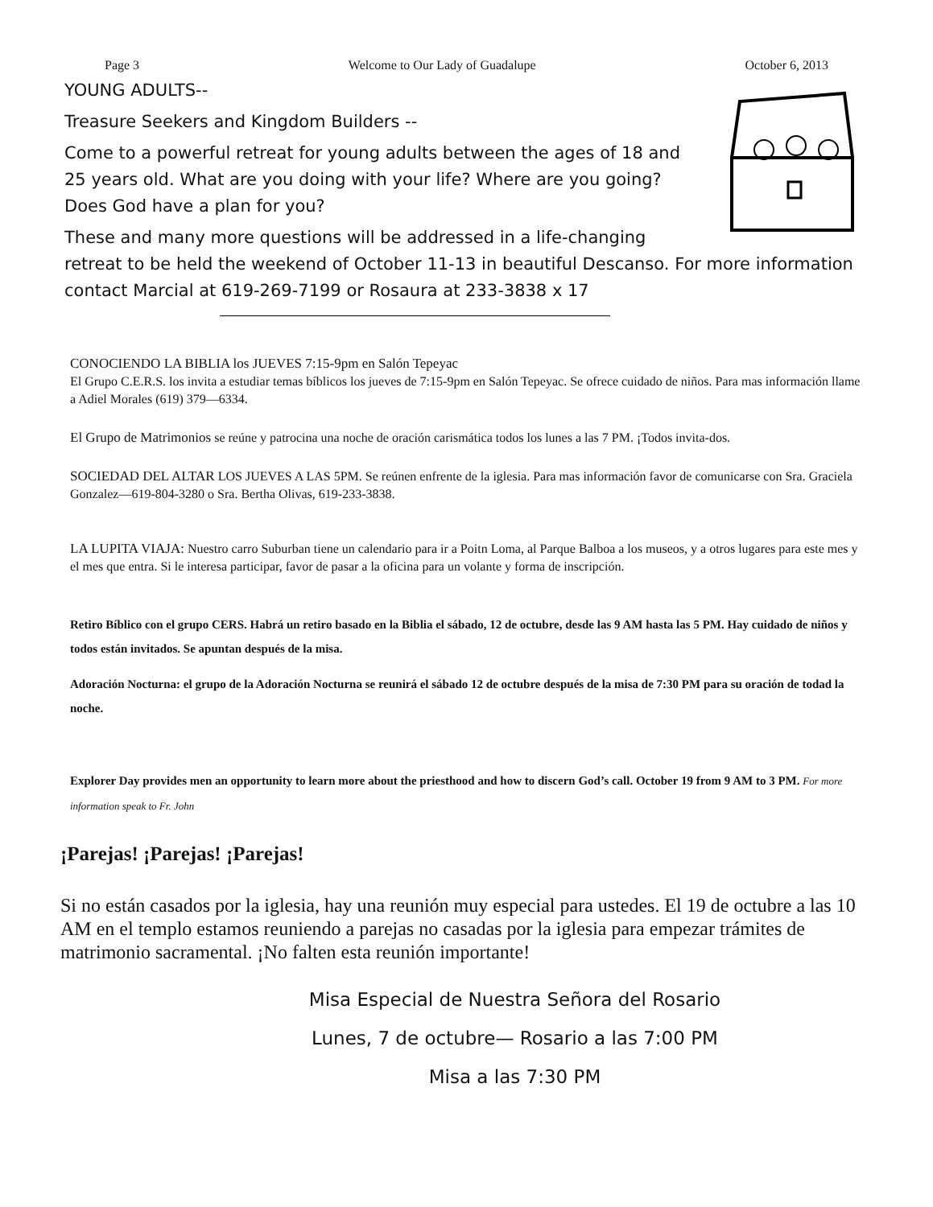Page 3 Welcome to Our Lady of Guadalupe October 6, 2013
YOUNG ADULTS--
Treasure Seekers and Kingdom Builders --
Come to a powerful retreat for young adults between the ages of 18 and 25 years old. What are you doing with your life? Where are you going? Does God have a plan for you?
These and many more questions will be addressed in a life-changing retreat to be held the weekend of October 11-13 in beautiful Descanso. For more information contact Marcial at 619-269-7199 or Rosaura at 233-3838 x 17
CONOCIENDO LA BIBLIA los JUEVES 7:15-9pm en Salón Tepeyac
El Grupo C.E.R.S. los invita a estudiar temas bíblicos los jueves de 7:15-9pm en Salón Tepeyac. Se ofrece cuidado de niños. Para mas información llame a Adiel Morales (619) 379—6334.
El Grupo de Matrimonios se reúne y patrocina una noche de oración carismática todos los lunes a las 7 PM. ¡Todos invita-dos.
SOCIEDAD DEL ALTAR LOS JUEVES A LAS 5PM. Se reúnen enfrente de la iglesia. Para mas información favor de comunicarse con Sra. Graciela Gonzalez—619-804-3280 o Sra. Bertha Olivas, 619-233-3838.
LA LUPITA VIAJA: Nuestro carro Suburban tiene un calendario para ir a Poitn Loma, al Parque Balboa a los museos, y a otros lugares para este mes y el mes que entra. Si le interesa participar, favor de pasar a la oficina para un volante y forma de inscripción.
Retiro Bíblico con el grupo CERS. Habrá un retiro basado en la Biblia el sábado, 12 de octubre, desde las 9 AM hasta las 5 PM. Hay cuidado de niños y todos están invitados. Se apuntan después de la misa.
Adoración Nocturna: el grupo de la Adoración Nocturna se reunirá el sábado 12 de octubre después de la misa de 7:30 PM para su oración de todad la noche.
Explorer Day provides men an opportunity to learn more about the priesthood and how to discern God’s call. October 19 from 9 AM to 3 PM. For more information speak to Fr. John
¡Parejas! ¡Parejas! ¡Parejas!
Si no están casados por la iglesia, hay una reunión muy especial para ustedes. El 19 de octubre a las 10 AM en el templo estamos reuniendo a parejas no casadas por la iglesia para empezar trámites de matrimonio sacramental. ¡No falten esta reunión importante!
Misa Especial de Nuestra Señora del Rosario
Lunes, 7 de octubre— Rosario a las 7:00 PM
Misa a las 7:30 PM